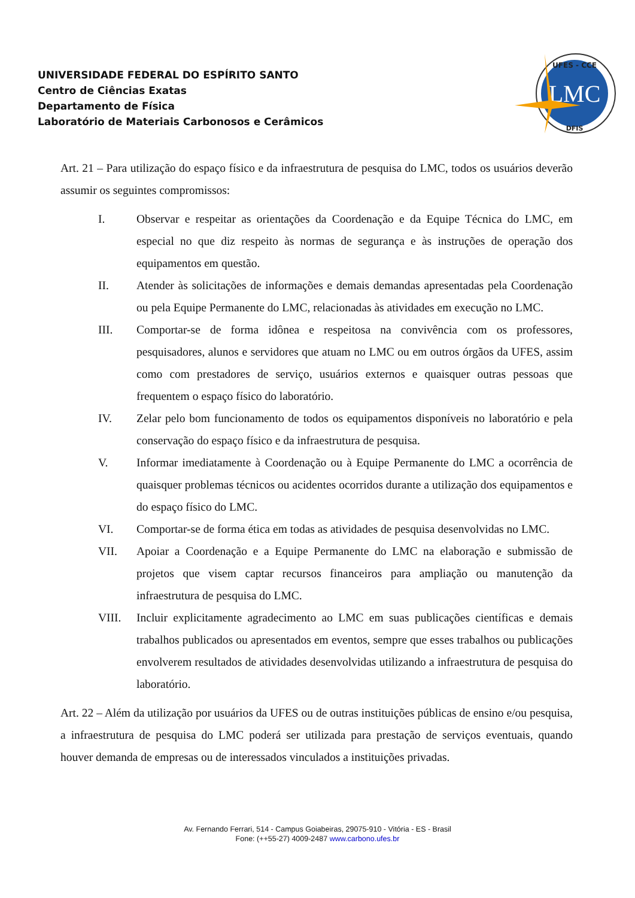UNIVERSIDADE FEDERAL DO ESPÍRITO SANTO
Centro de Ciências Exatas
Departamento de Física
Laboratório de Materiais Carbonosos e Cerâmicos
LMC
UFES - CCE
DFIS
Art. 21 – Para utilização do espaço físico e da infraestrutura de pesquisa do LMC, todos os usuários deverão assumir os seguintes compromissos:
I. Observar e respeitar as orientações da Coordenação e da Equipe Técnica do LMC, em especial no que diz respeito às normas de segurança e às instruções de operação dos equipamentos em questão.
II. Atender às solicitações de informações e demais demandas apresentadas pela Coordenação ou pela Equipe Permanente do LMC, relacionadas às atividades em execução no LMC.
III. Comportar-se de forma idônea e respeitosa na convivência com os professores, pesquisadores, alunos e servidores que atuam no LMC ou em outros órgãos da UFES, assim como com prestadores de serviço, usuários externos e quaisquer outras pessoas que frequentem o espaço físico do laboratório.
IV. Zelar pelo bom funcionamento de todos os equipamentos disponíveis no laboratório e pela conservação do espaço físico e da infraestrutura de pesquisa.
V. Informar imediatamente à Coordenação ou à Equipe Permanente do LMC a ocorrência de quaisquer problemas técnicos ou acidentes ocorridos durante a utilização dos equipamentos e do espaço físico do LMC.
VI. Comportar-se de forma ética em todas as atividades de pesquisa desenvolvidas no LMC.
VII. Apoiar a Coordenação e a Equipe Permanente do LMC na elaboração e submissão de projetos que visem captar recursos financeiros para ampliação ou manutenção da infraestrutura de pesquisa do LMC.
VIII. Incluir explicitamente agradecimento ao LMC em suas publicações científicas e demais trabalhos publicados ou apresentados em eventos, sempre que esses trabalhos ou publicações envolverem resultados de atividades desenvolvidas utilizando a infraestrutura de pesquisa do laboratório.
Art. 22 – Além da utilização por usuários da UFES ou de outras instituições públicas de ensino e/ou pesquisa, a infraestrutura de pesquisa do LMC poderá ser utilizada para prestação de serviços eventuais, quando houver demanda de empresas ou de interessados vinculados a instituições privadas.
Av. Fernando Ferrari, 514 - Campus Goiabeiras, 29075-910 - Vitória - ES - Brasil
Fone: (++55-27) 4009-2487 www.carbono.ufes.br